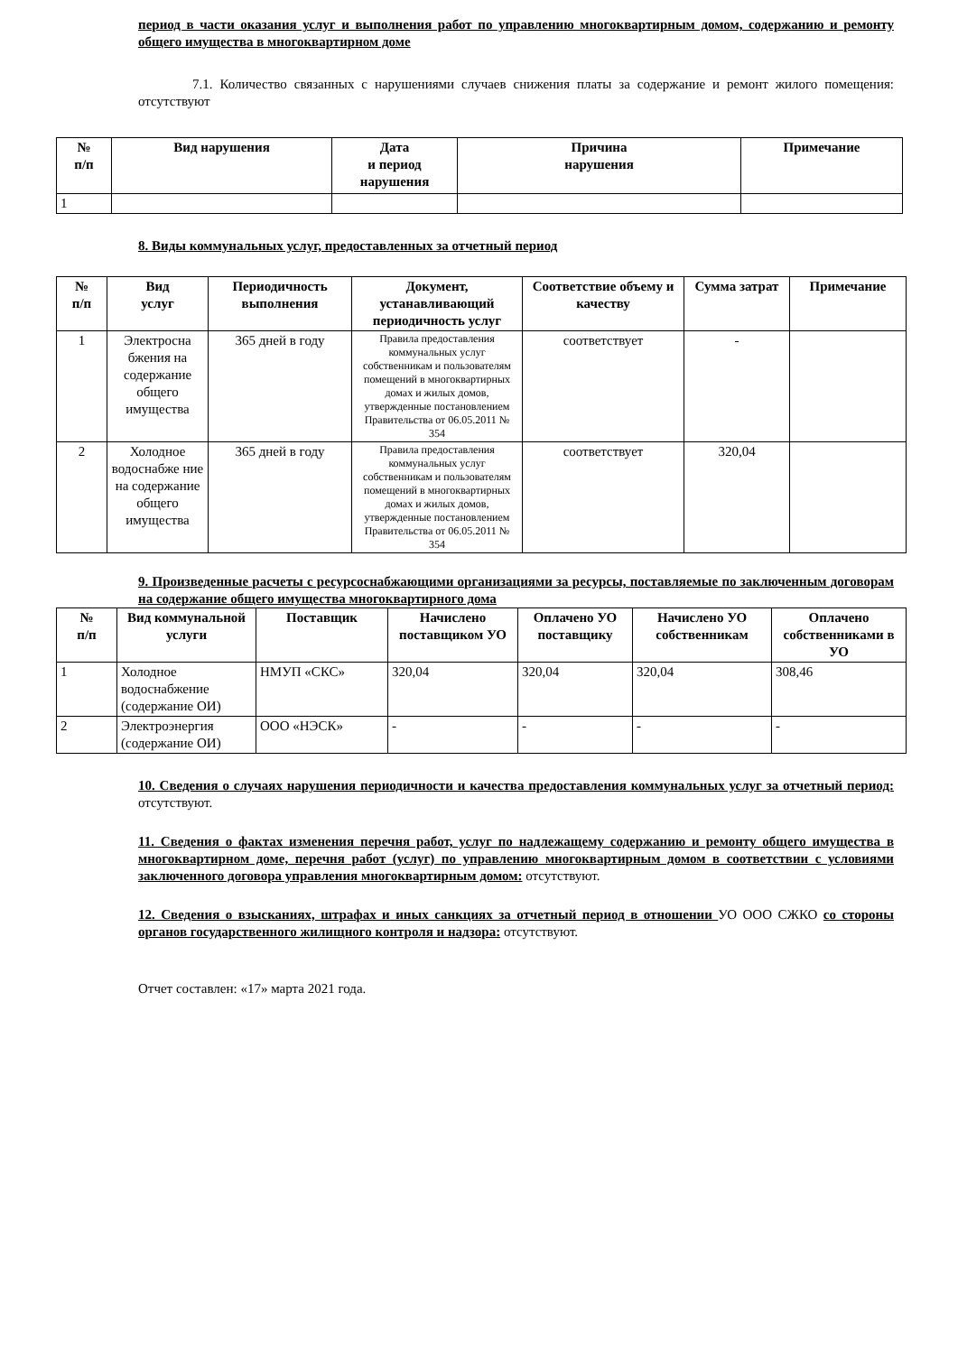период в части оказания услуг и выполнения работ по управлению многоквартирным домом, содержанию и ремонту общего имущества в многоквартирном доме
7.1. Количество связанных с нарушениями случаев снижения платы за содержание и ремонт жилого помещения: отсутствуют
| № п/п | Вид нарушения | Дата и период нарушения | Причина нарушения | Примечание |
| --- | --- | --- | --- | --- |
| 1 | | | | |
8. Виды коммунальных услуг, предоставленных за отчетный период
| № п/п | Вид услуг | Периодичность выполнения | Документ, устанавливающий периодичность услуг | Соответствие объему и качеству | Сумма затрат | Примечание |
| --- | --- | --- | --- | --- | --- | --- |
| 1 | Электросна бжения на содержание общего имущества | 365 дней в году | Правила предоставления коммунальных услуг собственникам и пользователям помещений в многоквартирных домах и жилых домов, утвержденные постановлением Правительства от 06.05.2011 № 354 | соответствует | - | |
| 2 | Холодное водоснабже ние на содержание общего имущества | 365 дней в году | Правила предоставления коммунальных услуг собственникам и пользователям помещений в многоквартирных домах и жилых домов, утвержденные постановлением Правительства от 06.05.2011 № 354 | соответствует | 320,04 | |
9. Произведенные расчеты с ресурсоснабжающими организациями за ресурсы, поставляемые по заключенным договорам на содержание общего имущества многоквартирного дома
| № п/п | Вид коммунальной услуги | Поставщик | Начислено поставщиком УО | Оплачено УО поставщику | Начислено УО собственникам | Оплачено собственниками в УО |
| --- | --- | --- | --- | --- | --- | --- |
| 1 | Холодное водоснабжение (содержание ОИ) | НМУП «СКС» | 320,04 | 320,04 | 320,04 | 308,46 |
| 2 | Электроэнергия (содержание ОИ) | ООО «НЭСК» | - | - | - | - |
10. Сведения о случаях нарушения периодичности и качества предоставления коммунальных услуг за отчетный период: отсутствуют.
11. Сведения о фактах изменения перечня работ, услуг по надлежащему содержанию и ремонту общего имущества в многоквартирном доме, перечня работ (услуг) по управлению многоквартирным домом в соответствии с условиями заключенного договора управления многоквартирным домом: отсутствуют.
12. Сведения о взысканиях, штрафах и иных санкциях за отчетный период в отношении УО ООО СЖКО со стороны органов государственного жилищного контроля и надзора: отсутствуют.
Отчет составлен: «17» марта 2021 года.